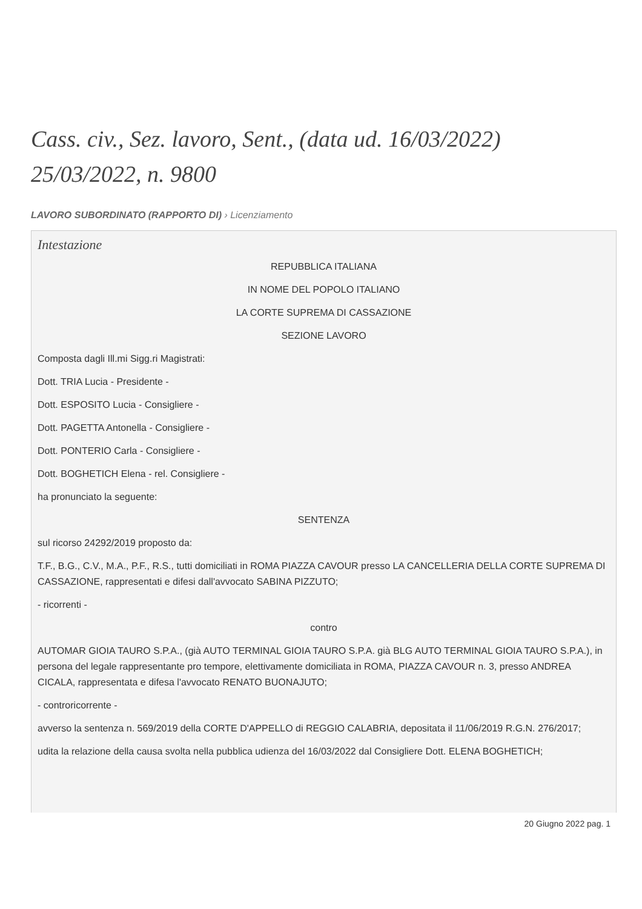Cass. civ., Sez. lavoro, Sent., (data ud. 16/03/2022) 25/03/2022, n. 9800
LAVORO SUBORDINATO (RAPPORTO DI) › Licenziamento
Intestazione
REPUBBLICA ITALIANA
IN NOME DEL POPOLO ITALIANO
LA CORTE SUPREMA DI CASSAZIONE
SEZIONE LAVORO
Composta dagli Ill.mi Sigg.ri Magistrati:
Dott. TRIA Lucia - Presidente -
Dott. ESPOSITO Lucia - Consigliere -
Dott. PAGETTA Antonella - Consigliere -
Dott. PONTERIO Carla - Consigliere -
Dott. BOGHETICH Elena - rel. Consigliere -
ha pronunciato la seguente:
SENTENZA
sul ricorso 24292/2019 proposto da:
T.F., B.G., C.V., M.A., P.F., R.S., tutti domiciliati in ROMA PIAZZA CAVOUR presso LA CANCELLERIA DELLA CORTE SUPREMA DI CASSAZIONE, rappresentati e difesi dall'avvocato SABINA PIZZUTO;
- ricorrenti -
contro
AUTOMAR GIOIA TAURO S.P.A., (già AUTO TERMINAL GIOIA TAURO S.P.A. già BLG AUTO TERMINAL GIOIA TAURO S.P.A.), in persona del legale rappresentante pro tempore, elettivamente domiciliata in ROMA, PIAZZA CAVOUR n. 3, presso ANDREA CICALA, rappresentata e difesa l'avvocato RENATO BUONAJUTO;
- controricorrente -
avverso la sentenza n. 569/2019 della CORTE D'APPELLO di REGGIO CALABRIA, depositata il 11/06/2019 R.G.N. 276/2017;
udita la relazione della causa svolta nella pubblica udienza del 16/03/2022 dal Consigliere Dott. ELENA BOGHETICH;
20 Giugno 2022 pag. 1